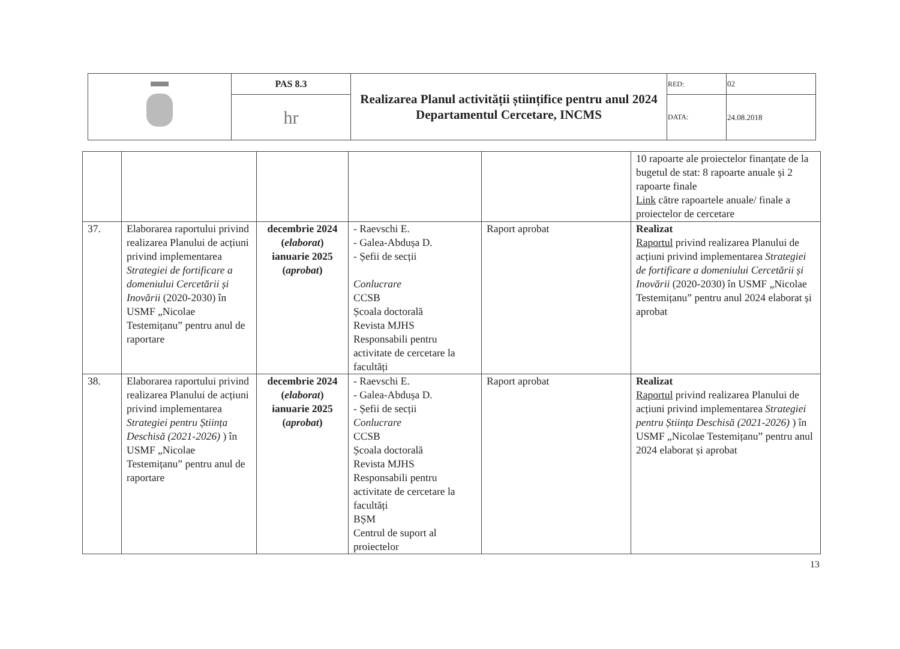| | PAS 8.3 | Realizarea Planul activității științifice pentru anul 2024 Departamentul Cercetare, INCMS | RED: | 02 |
| | hr | | DATA: | 24.08.2018 |
| | | | | | 10 rapoarte ale proiectelor finanțate de la bugetul de stat: 8 rapoarte anuale și 2 rapoarte finale Link către rapoartele anuale/ finale a proiectelor de cercetare |
| 37. | Elaborarea raportului privind realizarea Planului de acțiuni privind implementarea Strategiei de fortificare a domeniului Cercetării și Inovării (2020-2030) în USMF „Nicolae Testemițanu” pentru anul de raportare | decembrie 2024 ( elaborat ) ianuarie 2025 ( aprobat ) | - Raevschi E. - Galea-Abdușa D. - Șefii de secții Conlucrare CCSB Școala doctorală Revista MJHS Responsabili pentru activitate de cercetare la facultăți | Raport aprobat | Realizat Raportul privind realizarea Planului de acțiuni privind implementarea Strategiei de fortificare a domeniului Cercetării și Inovării (2020-2030) în USMF „Nicolae Testemițanu” pentru anul 2024 elaborat și aprobat |
| 38. | Elaborarea raportului privind realizarea Planului de acțiuni privind implementarea Strategiei pentru Știința Deschisă (2021-2026) ) în USMF „Nicolae Testemițanu” pentru anul de raportare | decembrie 2024 ( elaborat ) ianuarie 2025 ( aprobat ) | - Raevschi E. - Galea-Abdușa D. - Șefii de secții Conlucrare CCSB Școala doctorală Revista MJHS Responsabili pentru activitate de cercetare la facultăți BȘM Centrul de suport al proiectelor | Raport aprobat | Realizat Raportul privind realizarea Planului de acțiuni privind implementarea Strategiei pentru Știința Deschisă (2021-2026) ) în USMF „Nicolae Testemițanu” pentru anul 2024 elaborat și aprobat |
13